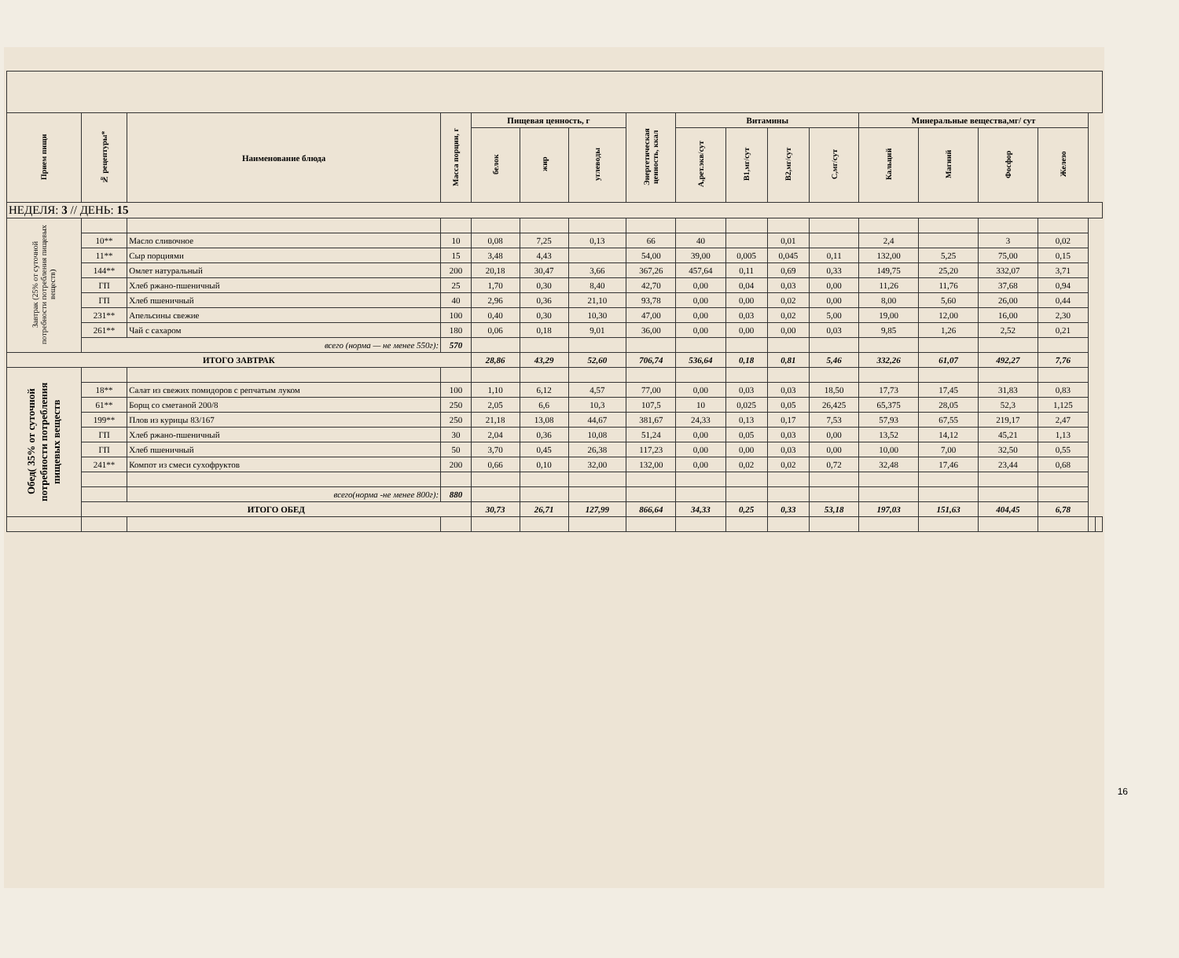| Прием пищи | № рецептуры* | Наименование блюда | Масса порции, г | Пищевая ценность, г | | | Энергетическая ценность, ккал | Витамины | | | | Минеральные вещества,мг/ сут | | | | | |
| --- | --- | --- | --- | --- | --- | --- | --- | --- | --- | --- | --- | --- | --- | --- | --- | --- | --- |
| | | | | белок | жир | углеводы | | А,рет.экв/сут | В1,мг/сут | В2,мг/сут | С,мг/сут | Кальций | Магний | Фосфор | Железо | | |
| НЕДЕЛЯ: 3 // ДЕНЬ: 15 | | | | | | | | | | | | | | | | | |
| Завтрак (25% от суточной потребности потребления пищевых веществ) | | | | | | | | | | | | | | | | | |
| | 10** | Масло сливочное | 10 | 0,08 | 7,25 | 0,13 | 66 | 40 | | 0,01 | | 2,4 | | 3 | 0,02 | | |
| | 11** | Сыр порциями | 15 | 3,48 | 4,43 | | 54,00 | 39,00 | 0,005 | 0,045 | 0,11 | 132,00 | 5,25 | 75,00 | 0,15 | | |
| | 144** | Омлет натуральный | 200 | 20,18 | 30,47 | 3,66 | 367,26 | 457,64 | 0,11 | 0,69 | 0,33 | 149,75 | 25,20 | 332,07 | 3,71 | | |
| | ГП | Хлеб ржано-пшеничный | 25 | 1,70 | 0,30 | 8,40 | 42,70 | 0,00 | 0,04 | 0,03 | 0,00 | 11,26 | 11,76 | 37,68 | 0,94 | | |
| | ГП | Хлеб пшеничный | 40 | 2,96 | 0,36 | 21,10 | 93,78 | 0,00 | 0,00 | 0,02 | 0,00 | 8,00 | 5,60 | 26,00 | 0,44 | | |
| | 231** | Апельсины свежие | 100 | 0,40 | 0,30 | 10,30 | 47,00 | 0,00 | 0,03 | 0,02 | 5,00 | 19,00 | 12,00 | 16,00 | 2,30 | | |
| | 261** | Чай с сахаром | 180 | 0,06 | 0,18 | 9,01 | 36,00 | 0,00 | 0,00 | 0,00 | 0,03 | 9,85 | 1,26 | 2,52 | 0,21 | | |
| | всего (норма — не менее 550г): | | 570 | | | | | | | | | | | | | | |
| ИТОГО ЗАВТРАК | | | | 28,86 | 43,29 | 52,60 | 706,74 | 536,64 | 0,18 | 0,81 | 5,46 | 332,26 | 61,07 | 492,27 | 7,76 | | |
| Обед( 35% от суточной потребности потребления пищевых веществ | | | | | | | | | | | | | | | | | |
| | 18** | Салат из свежих помидоров с репчатым луком | 100 | 1,10 | 6,12 | 4,57 | 77,00 | 0,00 | 0,03 | 0,03 | 18,50 | 17,73 | 17,45 | 31,83 | 0,83 | | |
| | 61** | Борщ со сметаной 200/8 | 250 | 2,05 | 6,6 | 10,3 | 107,5 | 10 | 0,025 | 0,05 | 26,425 | 65,375 | 28,05 | 52,3 | 1,125 | | |
| | 199** | Плов из курицы 83/167 | 250 | 21,18 | 13,08 | 44,67 | 381,67 | 24,33 | 0,13 | 0,17 | 7,53 | 57,93 | 67,55 | 219,17 | 2,47 | | |
| | ГП | Хлеб ржано-пшеничный | 30 | 2,04 | 0,36 | 10,08 | 51,24 | 0,00 | 0,05 | 0,03 | 0,00 | 13,52 | 14,12 | 45,21 | 1,13 | | |
| | ГП | Хлеб пшеничный | 50 | 3,70 | 0,45 | 26,38 | 117,23 | 0,00 | 0,00 | 0,03 | 0,00 | 10,00 | 7,00 | 32,50 | 0,55 | | |
| | 241** | Компот из смеси сухофруктов | 200 | 0,66 | 0,10 | 32,00 | 132,00 | 0,00 | 0,02 | 0,02 | 0,72 | 32,48 | 17,46 | 23,44 | 0,68 | | |
| | | всего(норма -не менее 800г): | 880 | | | | | | | | | | | | | | |
| | ИТОГО ОБЕД | | | 30,73 | 26,71 | 127,99 | 866,64 | 34,33 | 0,25 | 0,33 | 53,18 | 197,03 | 151,63 | 404,45 | 6,78 | | |
16